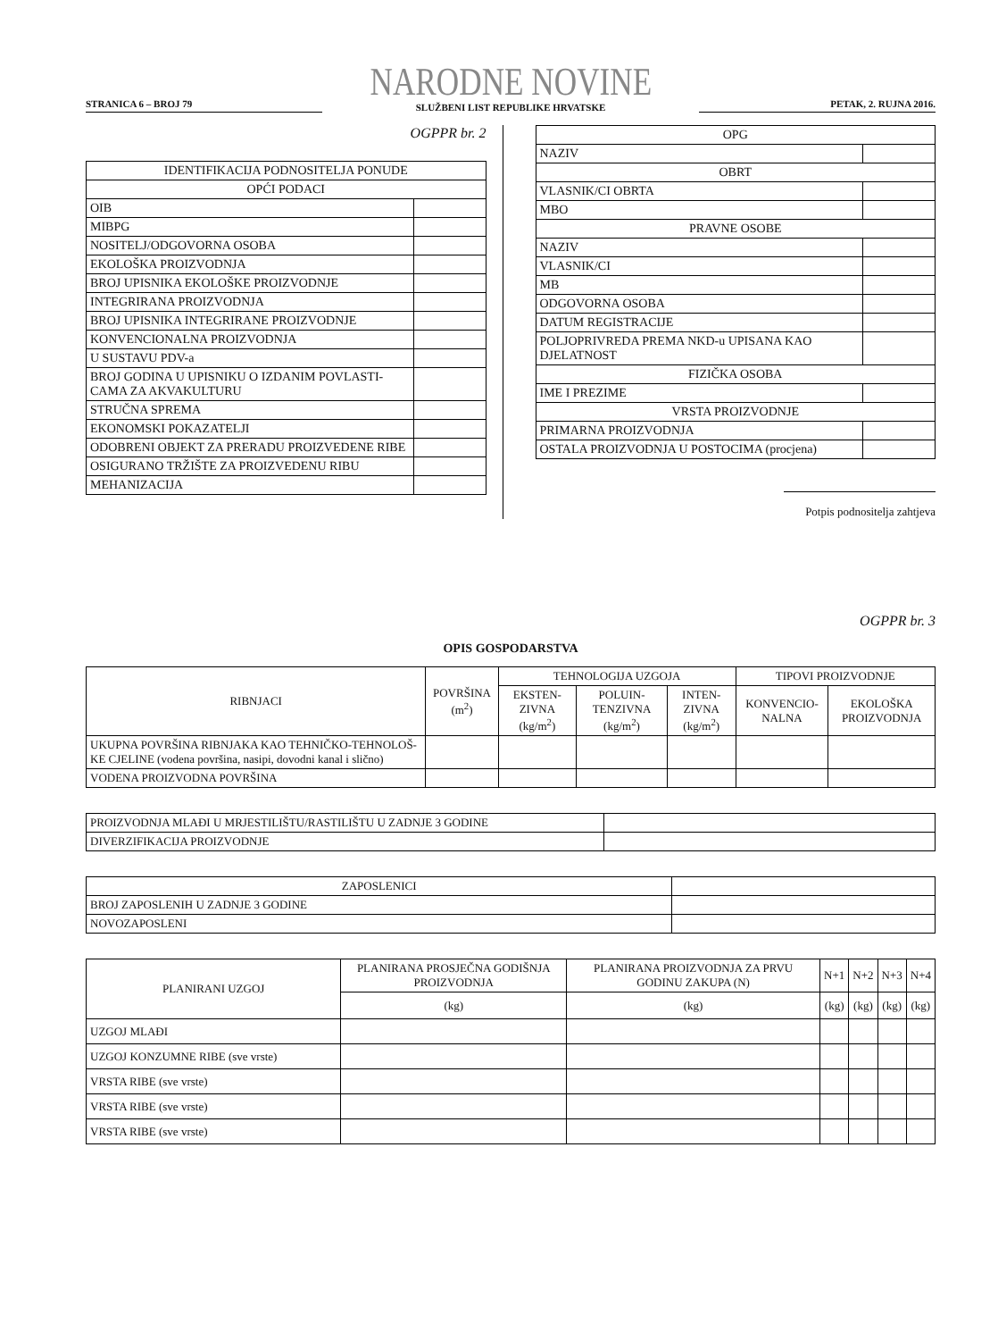STRANICA 6 – BROJ 79
NARODNE NOVINE
SLUŽBENI LIST REPUBLIKE HRVATSKE
PETAK, 2. RUJNA 2016.
OGPPR br. 2
| IDENTIFIKACIJA PODNOSITELJA PONUDE | |
| OPĆI PODACI | |
| OIB | |
| MIBPG | |
| NOSITELJ/ODGOVORNA OSOBA | |
| EKOLOŠKA PROIZVODNJA | |
| BROJ UPISNIKA EKOLOŠKE PROIZVODNJE | |
| INTEGRIRANA PROIZVODNJA | |
| BROJ UPISNIKA INTEGRIRANE PROIZVODNJE | |
| KONVENCIONALNA PROIZVODNJA | |
| U SUSTAVU PDV-a | |
| BROJ GODINA U UPISNIKU O IZDANIM POVLASTI-CAMA ZA AKVAKULTURU | |
| STRUČNA SPREMA | |
| EKONOMSKI POKAZATELJI | |
| ODOBRENI OBJEKT ZA PRERADU PROIZVEDENE RIBE | |
| OSIGURANO TRŽIŠTE ZA PROIZVEDENU RIBU | |
| MEHANIZACIJA | |
| OPG | |
| NAZIV | |
| OBRT | |
| VLASNIK/CI OBRTA | |
| MBO | |
| PRAVNE OSOBE | |
| NAZIV | |
| VLASNIK/CI | |
| MB | |
| ODGOVORNA OSOBA | |
| DATUM REGISTRACIJE | |
| POLJOPRIVREDA PREMA NKD-u UPISANA KAO DJELATNOST | |
| FIZIČKA OSOBA | |
| IME I PREZIME | |
| VRSTA PROIZVODNJE | |
| PRIMARNA PROIZVODNJA | |
| OSTALA PROIZVODNJA U POSTOCIMA (procjena) | |
Potpis podnositelja zahtjeva
OGPPR br. 3
OPIS GOSPODARSTVA
| RIBNJACI | POVRŠINA (m<sup>2</sup>) | TEHNOLOGIJA UZGOJA | | | TIPOVI PROIZVODNJE | |
| | | EKSTEN-ZIVNA (kg/m<sup>2</sup>) | POLUIN-TENZIVNA (kg/m<sup>2</sup>) | INTEN-ZIVNA (kg/m<sup>2</sup>) | KONVENCIO-NALNA | EKOLOŠKA PROIZVODNJA |
| UKUPNA POVRŠINA RIBNJAKA KAO TEHNIČKO-TEHNOLOŠ-KE CJELINE (vodena površina, nasipi, dovodni kanal i slično) | | | | | | |
| VODENA PROIZVODNA POVRŠINA | | | | | | |
| PROIZVODNJA MLAĐI U MRJESTILIŠTU/RASTILIŠTU U ZADNJE 3 GODINE | |
| DIVERZIFIKACIJA PROIZVODNJE | |
| ZAPOSLENICI | |
| BROJ ZAPOSLENIH U ZADNJE 3 GODINE | |
| NOVOZAPOSLENI | |
| PLANIRANI UZGOJ | PLANIRANA PROSJEČNA GODIŠNJA PROIZVODNJA | PLANIRANA PROIZVODNJA ZA PRVU GODINU ZAKUPA (N) | N+1 | N+2 | N+3 | N+4 |
| | (kg) | (kg) | (kg) | (kg) | (kg) | (kg) |
| UZGOJ MLAĐI | | | | | | |
| UZGOJ KONZUMNE RIBE (sve vrste) | | | | | | |
| VRSTA RIBE (sve vrste) | | | | | | |
| VRSTA RIBE (sve vrste) | | | | | | |
| VRSTA RIBE (sve vrste) | | | | | | |